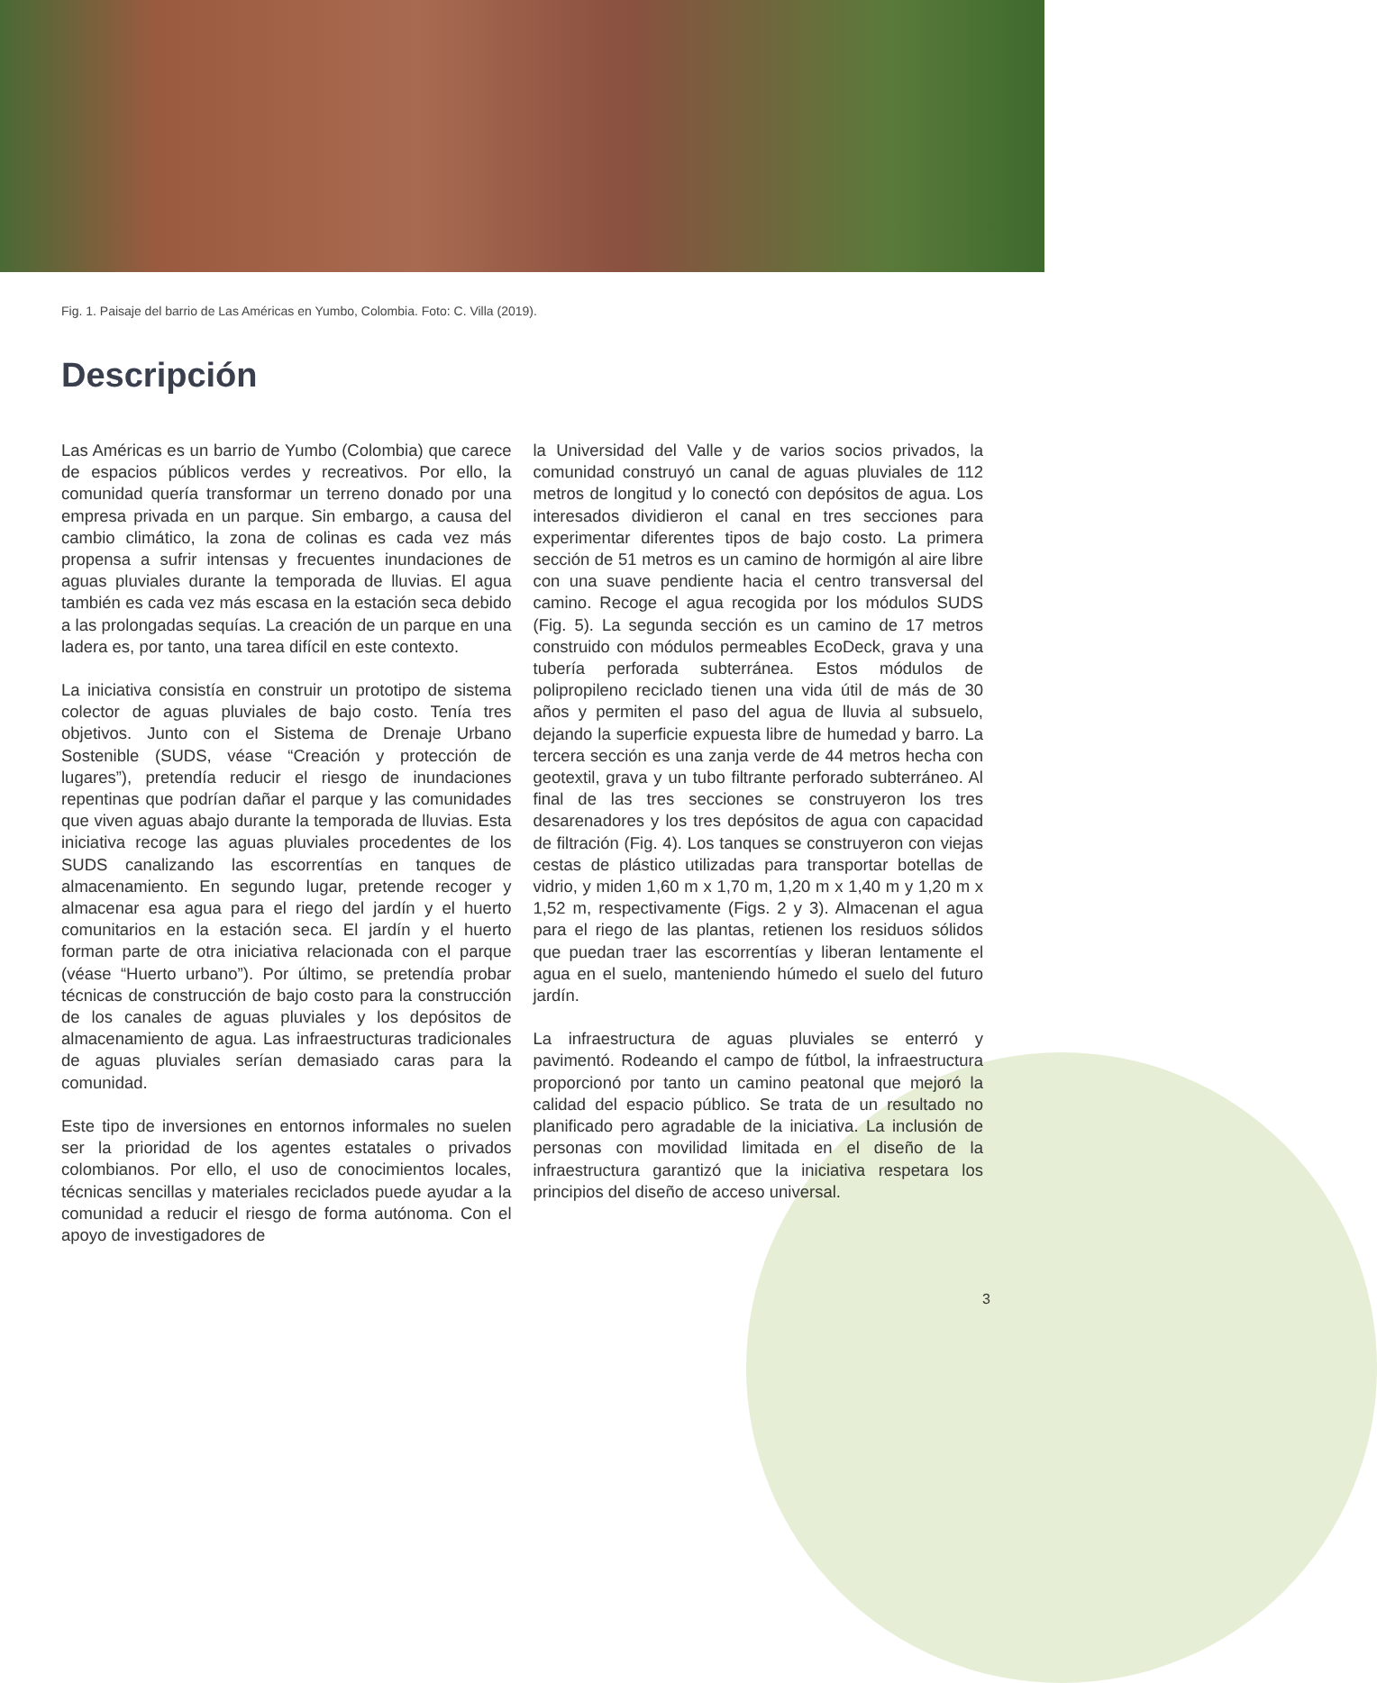Fig. 1. Paisaje del barrio de Las Américas en Yumbo, Colombia. Foto: C. Villa (2019).
Descripción
Las Américas es un barrio de Yumbo (Colombia) que carece de espacios públicos verdes y recreativos. Por ello, la comunidad quería transformar un terreno donado por una empresa privada en un parque. Sin embargo, a causa del cambio climático, la zona de colinas es cada vez más propensa a sufrir intensas y frecuentes inundaciones de aguas pluviales durante la temporada de lluvias. El agua también es cada vez más escasa en la estación seca debido a las prolongadas sequías. La creación de un parque en una ladera es, por tanto, una tarea difícil en este contexto.
La iniciativa consistía en construir un prototipo de sistema colector de aguas pluviales de bajo costo. Tenía tres objetivos. Junto con el Sistema de Drenaje Urbano Sostenible (SUDS, véase “Creación y protección de lugares”), pretendía reducir el riesgo de inundaciones repentinas que podrían dañar el parque y las comunidades que viven aguas abajo durante la temporada de lluvias. Esta iniciativa recoge las aguas pluviales procedentes de los SUDS canalizando las escorrentías en tanques de almacenamiento. En segundo lugar, pretende recoger y almacenar esa agua para el riego del jardín y el huerto comunitarios en la estación seca. El jardín y el huerto forman parte de otra iniciativa relacionada con el parque (véase “Huerto urbano”). Por último, se pretendía probar técnicas de construcción de bajo costo para la construcción de los canales de aguas pluviales y los depósitos de almacenamiento de agua. Las infraestructuras tradicionales de aguas pluviales serían demasiado caras para la comunidad.
Este tipo de inversiones en entornos informales no suelen ser la prioridad de los agentes estatales o privados colombianos. Por ello, el uso de conocimientos locales, técnicas sencillas y materiales reciclados puede ayudar a la comunidad a reducir el riesgo de forma autónoma. Con el apoyo de investigadores de
la Universidad del Valle y de varios socios privados, la comunidad construyó un canal de aguas pluviales de 112 metros de longitud y lo conectó con depósitos de agua. Los interesados dividieron el canal en tres secciones para experimentar diferentes tipos de bajo costo. La primera sección de 51 metros es un camino de hormigón al aire libre con una suave pendiente hacia el centro transversal del camino. Recoge el agua recogida por los módulos SUDS (Fig. 5). La segunda sección es un camino de 17 metros construido con módulos permeables EcoDeck, grava y una tubería perforada subterránea. Estos módulos de polipropileno reciclado tienen una vida útil de más de 30 años y permiten el paso del agua de lluvia al subsuelo, dejando la superficie expuesta libre de humedad y barro. La tercera sección es una zanja verde de 44 metros hecha con geotextil, grava y un tubo filtrante perforado subterráneo. Al final de las tres secciones se construyeron los tres desarenadores y los tres depósitos de agua con capacidad de filtración (Fig. 4). Los tanques se construyeron con viejas cestas de plástico utilizadas para transportar botellas de vidrio, y miden 1,60 m x 1,70 m, 1,20 m x 1,40 m y 1,20 m x 1,52 m, respectivamente (Figs. 2 y 3). Almacenan el agua para el riego de las plantas, retienen los residuos sólidos que puedan traer las escorrentías y liberan lentamente el agua en el suelo, manteniendo húmedo el suelo del futuro jardín.
La infraestructura de aguas pluviales se enterró y pavimentó. Rodeando el campo de fútbol, la infraestructura proporcionó por tanto un camino peatonal que mejoró la calidad del espacio público. Se trata de un resultado no planificado pero agradable de la iniciativa. La inclusión de personas con movilidad limitada en el diseño de la infraestructura garantizó que la iniciativa respetara los principios del diseño de acceso universal.
3